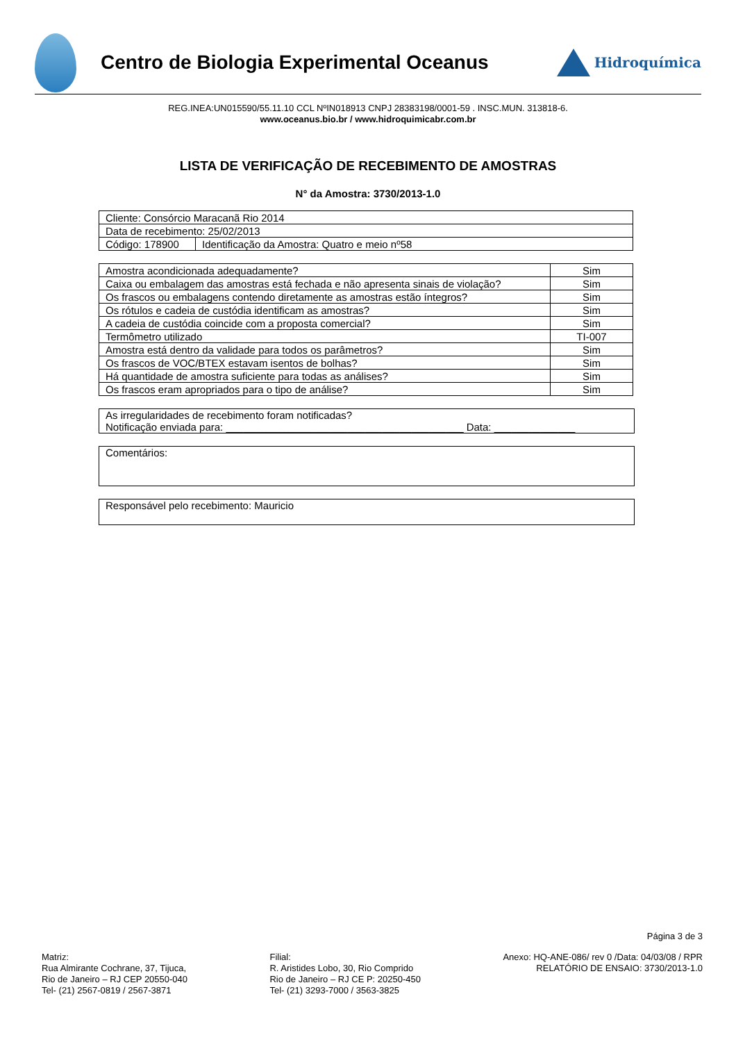Centro de Biologia Experimental Oceanus
Hidroquímica
REG.INEA:UN015590/55.11.10 CCL NºIN018913 CNPJ 28383198/0001-59 . INSC.MUN. 313818-6.
www.oceanus.bio.br / www.hidroquimicabr.com.br
LISTA DE VERIFICAÇÃO DE RECEBIMENTO DE AMOSTRAS
N° da Amostra: 3730/2013-1.0
| Cliente: Consórcio Maracanã Rio 2014 | |
| Data de recebimento: 25/02/2013 | |
| Código: 178900 | Identificação da Amostra: Quatro e meio nº58 |
| Amostra acondicionada adequadamente? | Sim |
| Caixa ou embalagem das amostras está fechada e não apresenta sinais de violação? | Sim |
| Os frascos ou embalagens contendo diretamente as amostras estão íntegros? | Sim |
| Os rótulos e cadeia de custódia identificam as amostras? | Sim |
| A cadeia de custódia coincide com a proposta comercial? | Sim |
| Termômetro utilizado | TI-007 |
| Amostra está dentro da validade para todos os parâmetros? | Sim |
| Os frascos de VOC/BTEX estavam isentos de bolhas? | Sim |
| Há quantidade de amostra suficiente para todas as análises? | Sim |
| Os frascos eram apropriados para o tipo de análise? | Sim |
As irregularidades de recebimento foram notificadas?
Notificação enviada para: _________________________________________ Data: ______________
Comentários:
Responsável pelo recebimento: Mauricio
Página 3 de 3
Matriz:
Rua Almirante Cochrane, 37, Tijuca,
Rio de Janeiro – RJ CEP 20550-040
Tel- (21) 2567-0819 / 2567-3871
Filial:
R. Aristides Lobo, 30, Rio Comprido
Rio de Janeiro – RJ CE P: 20250-450
Tel- (21) 3293-7000 / 3563-3825
Anexo: HQ-ANE-086/ rev 0 /Data: 04/03/08 / RPR
RELATÓRIO DE ENSAIO: 3730/2013-1.0